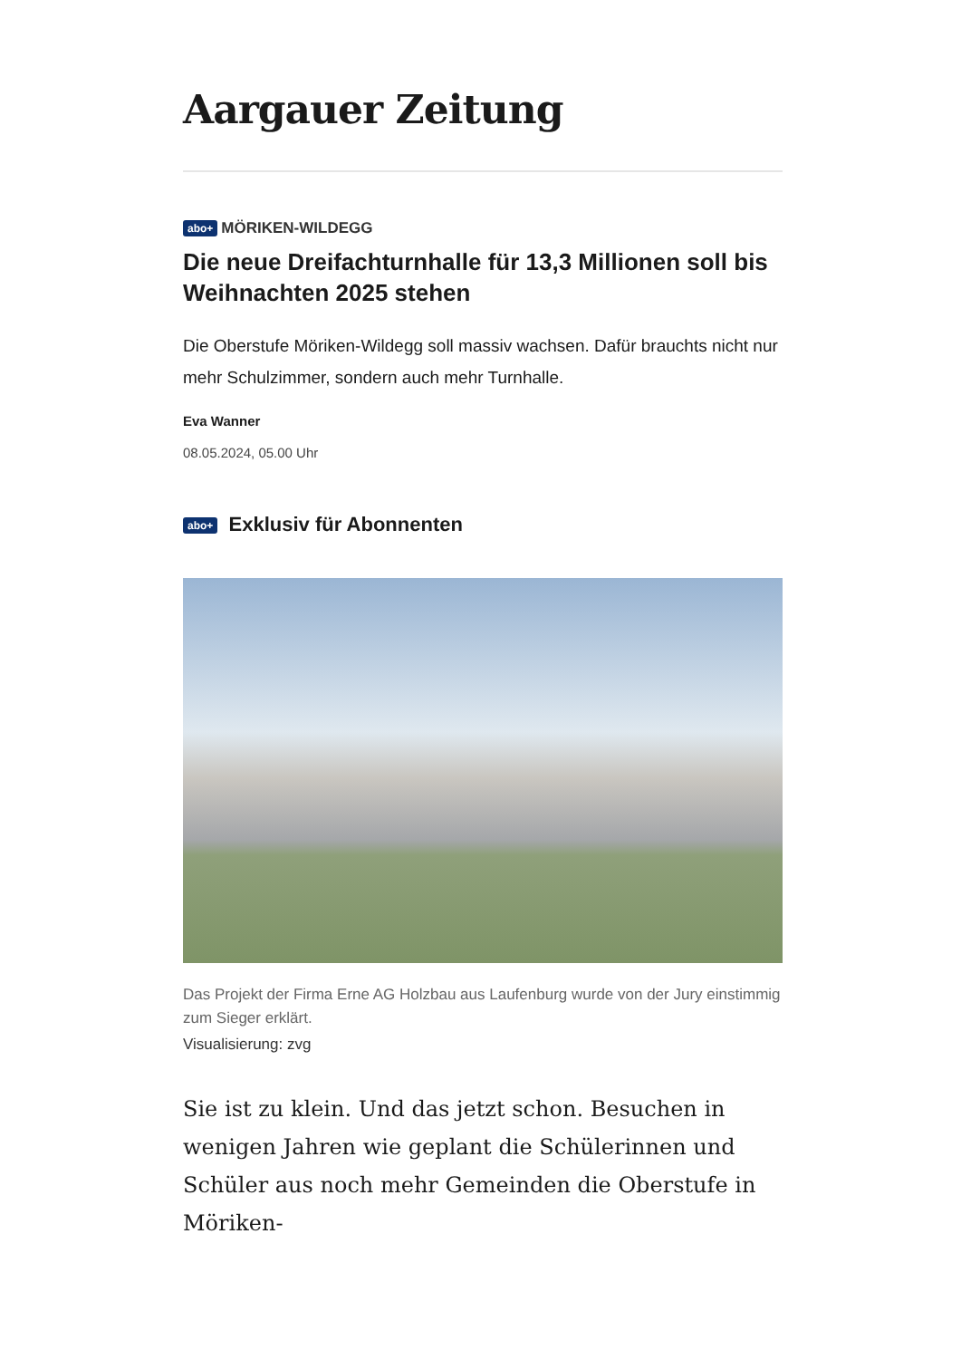Aargauer Zeitung
abo+ MÖRIKEN-WILDEGG
Die neue Dreifachturnhalle für 13,3 Millionen soll bis Weihnachten 2025 stehen
Die Oberstufe Möriken-Wildegg soll massiv wachsen. Dafür brauchts nicht nur mehr Schulzimmer, sondern auch mehr Turnhalle.
Eva Wanner
08.05.2024, 05.00 Uhr
abo+ Exklusiv für Abonnenten
Das Projekt der Firma Erne AG Holzbau aus Laufenburg wurde von der Jury einstimmig zum Sieger erklärt.
Visualisierung: zvg
Sie ist zu klein. Und das jetzt schon. Besuchen in wenigen Jahren wie geplant die Schülerinnen und Schüler aus noch mehr Gemeinden die Oberstufe in Möriken-